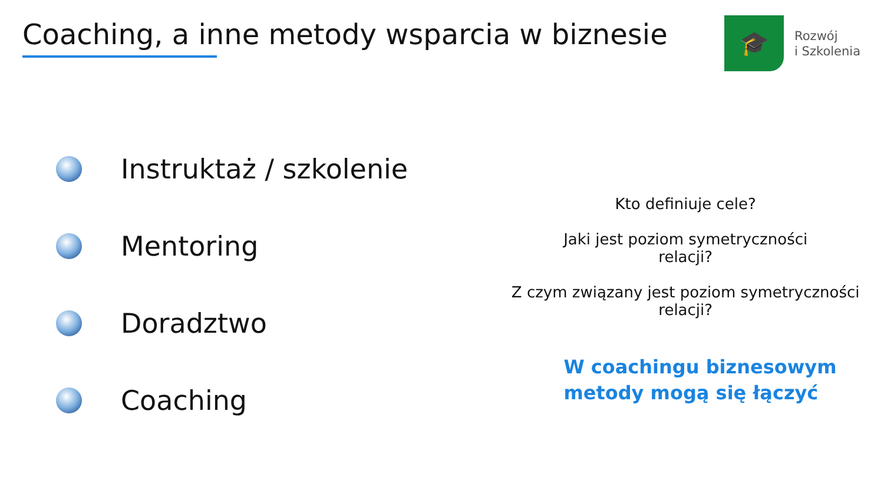Coaching, a inne metody wsparcia w biznesie
🎓
Rozwój
i Szkolenia
Instruktaż / szkolenie
Mentoring
Doradztwo
Coaching
Kto definiuje cele?
Jaki jest poziom symetryczności
relacji?
Z czym związany jest poziom symetryczności
relacji?
W coachingu biznesowym
metody mogą się łączyć